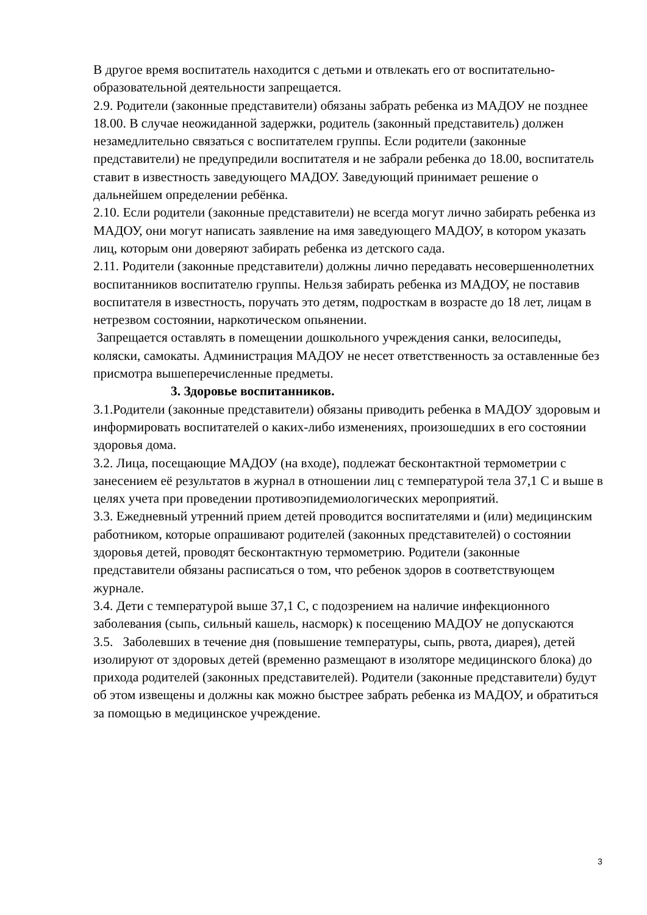В другое время воспитатель находится с детьми и отвлекать его от воспитательно-образовательной деятельности запрещается.
2.9. Родители (законные представители) обязаны забрать ребенка из МАДОУ не позднее 18.00. В случае неожиданной задержки, родитель (законный представитель) должен незамедлительно связаться с воспитателем группы. Если родители (законные представители) не предупредили воспитателя и не забрали ребенка до 18.00, воспитатель ставит в известность заведующего МАДОУ. Заведующий принимает решение о дальнейшем определении ребёнка.
2.10. Если родители (законные представители) не всегда могут лично забирать ребенка из МАДОУ, они могут написать заявление на имя заведующего МАДОУ, в котором указать лиц, которым они доверяют забирать ребенка из детского сада.
2.11. Родители (законные представители) должны лично передавать несовершеннолетних воспитанников воспитателю группы. Нельзя забирать ребенка из МАДОУ, не поставив воспитателя в известность, поручать это детям, подросткам в возрасте до 18 лет, лицам в нетрезвом состоянии, наркотическом опьянении.
Запрещается оставлять в помещении дошкольного учреждения санки, велосипеды, коляски, самокаты. Администрация МАДОУ не несет ответственность за оставленные без присмотра вышеперечисленные предметы.
3. Здоровье воспитанников.
3.1.Родители (законные представители) обязаны приводить ребенка в МАДОУ здоровым и информировать воспитателей о каких-либо изменениях, произошедших в его состоянии здоровья дома.
3.2. Лица, посещающие МАДОУ (на входе), подлежат бесконтактной термометрии с занесением её результатов в журнал в отношении лиц с температурой тела 37,1 С и выше в целях учета при проведении противоэпидемиологических мероприятий.
3.3. Ежедневный утренний прием детей проводится воспитателями и (или) медицинским работником, которые опрашивают родителей (законных представителей) о состоянии здоровья детей, проводят бесконтактную термометрию. Родители (законные представители обязаны расписаться о том, что ребенок здоров в соответствующем журнале.
3.4. Дети с температурой выше 37,1 С, с подозрением на наличие инфекционного заболевания (сыпь, сильный кашель, насморк) к посещению МАДОУ не допускаются
3.5. Заболевших в течение дня (повышение температуры, сыпь, рвота, диарея), детей изолируют от здоровых детей (временно размещают в изоляторе медицинского блока) до прихода родителей (законных представителей). Родители (законные представители) будут об этом извещены и должны как можно быстрее забрать ребенка из МАДОУ, и обратиться за помощью в медицинское учреждение.
3